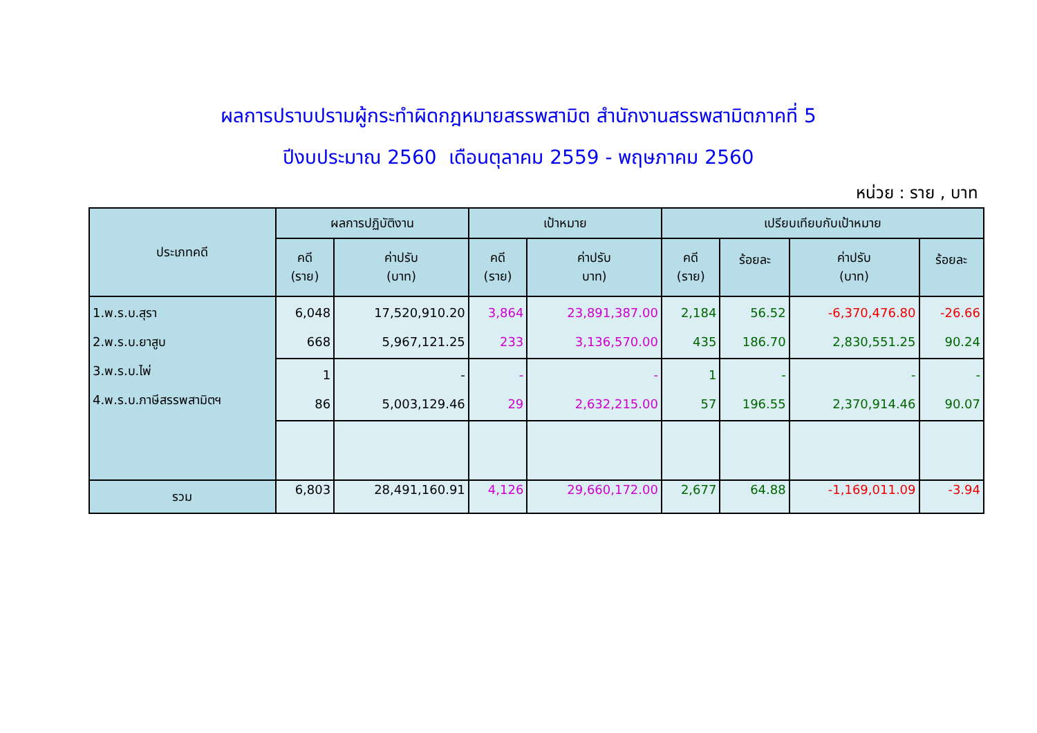ผลการปราบปรามผู้กระทำผิดกฎหมายสรรพสามิต สำนักงานสรรพสามิตภาคที่ 5
ปีงบประมาณ 2560 เดือนตุลาคม 2559 - พฤษภาคม 2560
หน่วย : ราย , บาท
| ประเภทคดี | ผลการปฏิบัติงาน | | เป้าหมาย | | เปรียบเทียบกับเป้าหมาย | | | |
| --- | --- | --- | --- | --- | --- | --- | --- | --- |
| | คดี (ราย) | ค่าปรับ (บาท) | คดี (ราย) | ค่าปรับ บาท) | คดี (ราย) | ร้อยละ | ค่าปรับ (บาท) | ร้อยละ |
| 1.พ.ร.บ.สุรา 2.พ.ร.บ.ยาสูบ 3.พ.ร.บ.ไพ่ 4.พ.ร.บ.ภาษีสรรพสามิตฯ | 6,048 668 | 17,520,910.20 5,967,121.25 | 3,864 233 | 23,891,387.00 3,136,570.00 | 2,184 435 | 56.52 186.70 | -6,370,476.80 2,830,551.25 | -26.66 90.24 |
| | 1 86 | - 5,003,129.46 | - 29 | - 2,632,215.00 | 1 57 | - 196.55 | - 2,370,914.46 | - 90.07 |
| รวม | 6,803 | 28,491,160.91 | 4,126 | 29,660,172.00 | 2,677 | 64.88 | -1,169,011.09 | -3.94 |